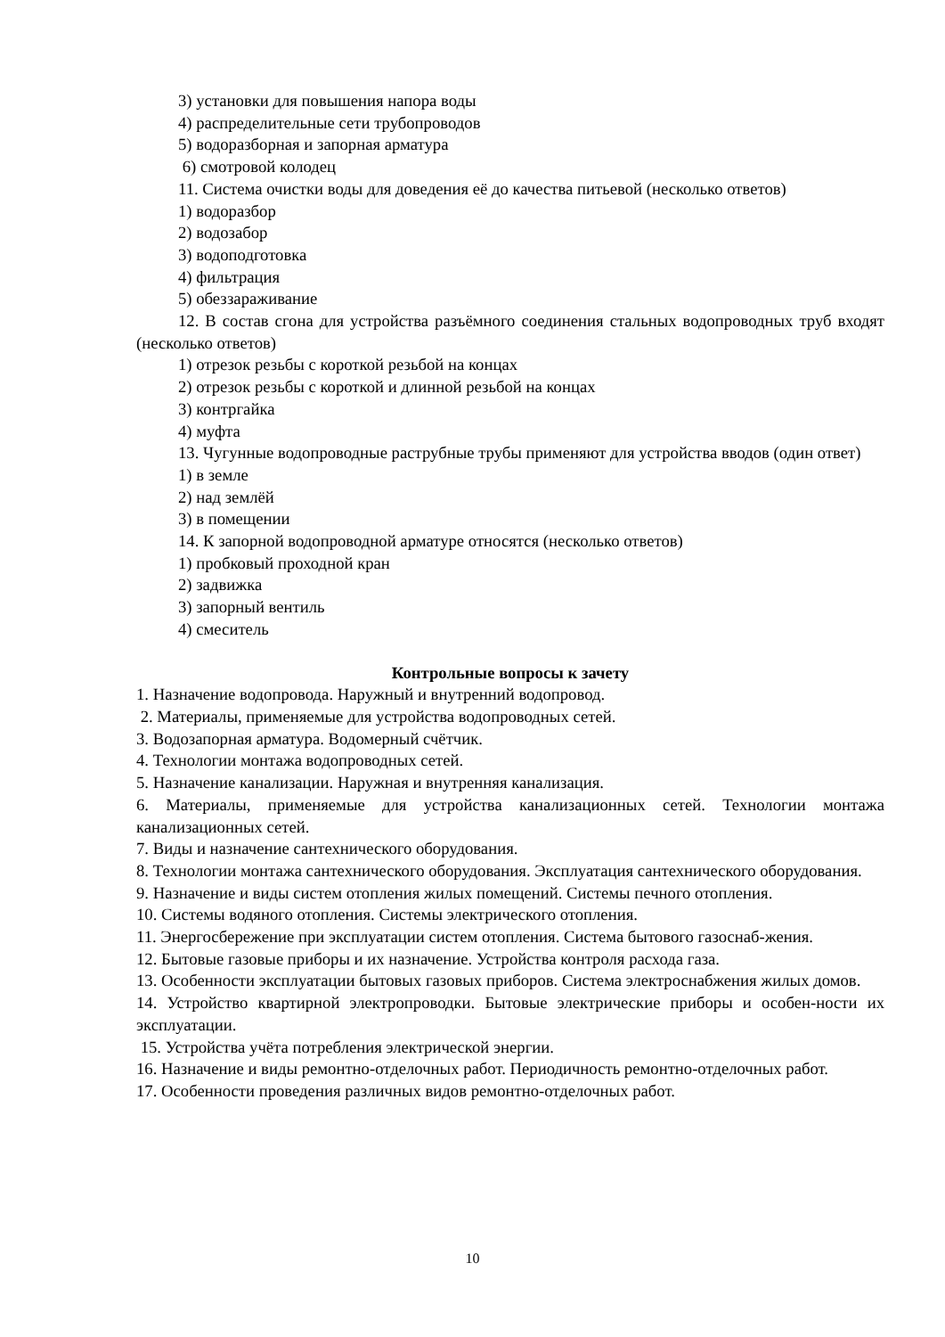3) установки для повышения напора воды
4) распределительные сети трубопроводов
5) водоразборная и запорная арматура
6) смотровой колодец
11. Система очистки воды для доведения её до качества питьевой (несколько ответов)
1) водоразбор
2) водозабор
3) водоподготовка
4) фильтрация
5) обеззараживание
12. В состав сгона для устройства разъёмного соединения стальных водопроводных труб входят (несколько ответов)
1) отрезок резьбы с короткой резьбой на концах
2) отрезок резьбы с короткой и длинной резьбой на концах
3) контргайка
4) муфта
13. Чугунные водопроводные раструбные трубы применяют для устройства вводов (один ответ)
1) в земле
2) над землёй
3) в помещении
14. К запорной водопроводной арматуре относятся (несколько ответов)
1) пробковый проходной кран
2) задвижка
3) запорный вентиль
4) смеситель
Контрольные вопросы к зачету
1. Назначение водопровода. Наружный и внутренний водопровод.
2. Материалы, применяемые для устройства водопроводных сетей.
3. Водозапорная арматура. Водомерный счётчик.
4. Технологии монтажа водопроводных сетей.
5. Назначение канализации. Наружная и внутренняя канализация.
6. Материалы, применяемые для устройства канализационных сетей. Технологии монтажа канализационных сетей.
7. Виды и назначение сантехнического оборудования.
8. Технологии монтажа сантехнического оборудования. Эксплуатация сантехнического оборудования.
9. Назначение и виды систем отопления жилых помещений. Системы печного отопления.
10. Системы водяного отопления. Системы электрического отопления.
11. Энергосбережение при эксплуатации систем отопления. Система бытового газоснаб-жения.
12. Бытовые газовые приборы и их назначение. Устройства контроля расхода газа.
13. Особенности эксплуатации бытовых газовых приборов. Система электроснабжения жилых домов.
14. Устройство квартирной электропроводки. Бытовые электрические приборы и особен-ности их эксплуатации.
15. Устройства учёта потребления электрической энергии.
16. Назначение и виды ремонтно-отделочных работ. Периодичность ремонтно-отделочных работ.
17. Особенности проведения различных видов ремонтно-отделочных работ.
10